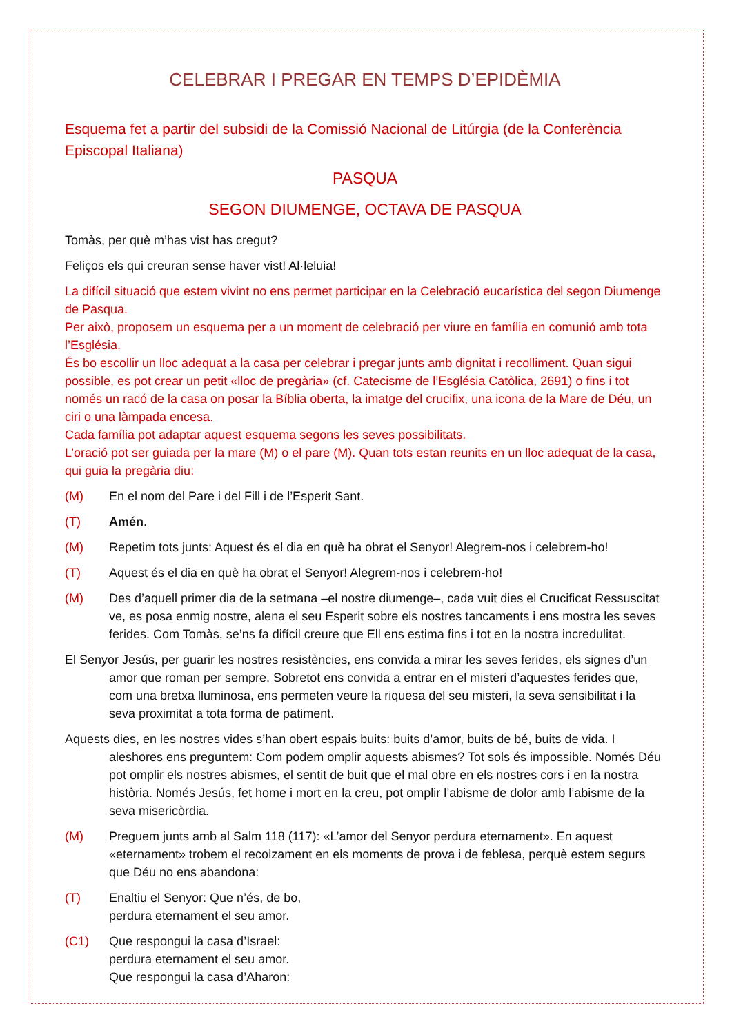CELEBRAR I PREGAR EN TEMPS D’EPIDÈMIA
Esquema fet a partir del subsidi de la Comissió Nacional de Litúrgia (de la Conferència Episcopal Italiana)
PASQUA
SEGON DIUMENGE, OCTAVA DE PASQUA
Tomàs, per què m’has vist has cregut?
Feliços els qui creuran sense haver vist! Al·leluia!
La difícil situació que estem vivint no ens permet participar en la Celebració eucarística del segon Diumenge de Pasqua.
Per això, proposem un esquema per a un moment de celebració per viure en família en comunió amb tota l’Església.
És bo escollir un lloc adequat a la casa per celebrar i pregar junts amb dignitat i recolliment. Quan sigui possible, es pot crear un petit «lloc de pregària» (cf. Catecisme de l’Església Catòlica, 2691) o fins i tot només un racó de la casa on posar la Bíblia oberta, la imatge del crucifix, una icona de la Mare de Déu, un ciri o una làmpada encesa.
Cada família pot adaptar aquest esquema segons les seves possibilitats.
L’oració pot ser guiada per la mare (M) o el pare (M). Quan tots estan reunits en un lloc adequat de la casa, qui guia la pregària diu:
(M) En el nom del Pare i del Fill i de l’Esperit Sant.
(T) Amén.
(M) Repetim tots junts: Aquest és el dia en què ha obrat el Senyor! Alegrem-nos i celebrem-ho!
(T) Aquest és el dia en què ha obrat el Senyor! Alegrem-nos i celebrem-ho!
(M) Des d’aquell primer dia de la setmana –el nostre diumenge–, cada vuit dies el Crucificat Ressuscitat ve, es posa enmig nostre, alena el seu Esperit sobre els nostres tancaments i ens mostra les seves ferides. Com Tomàs, se’ns fa difícil creure que Ell ens estima fins i tot en la nostra incredulitat.
El Senyor Jesús, per guarir les nostres resistències, ens convida a mirar les seves ferides, els signes d’un amor que roman per sempre. Sobretot ens convida a entrar en el misteri d’aquestes ferides que, com una bretxa lluminosa, ens permeten veure la riquesa del seu misteri, la seva sensibilitat i la seva proximitat a tota forma de patiment.
Aquests dies, en les nostres vides s’han obert espais buits: buits d’amor, buits de bé, buits de vida. I aleshores ens preguntem: Com podem omplir aquests abismes? Tot sols és impossible. Només Déu pot omplir els nostres abismes, el sentit de buit que el mal obre en els nostres cors i en la nostra història. Només Jesús, fet home i mort en la creu, pot omplir l’abisme de dolor amb l’abisme de la seva misericòrdia.
(M) Preguem junts amb al Salm 118 (117): «L’amor del Senyor perdura eternament». En aquest «eternament» trobem el recolzament en els moments de prova i de feblesa, perquè estem segurs que Déu no ens abandona:
(T) Enaltiu el Senyor: Que n’és, de bo,
perdura eternament el seu amor.
(C1) Que respongui la casa d’Israel:
perdura eternament el seu amor.
Que respongui la casa d’Aharon: